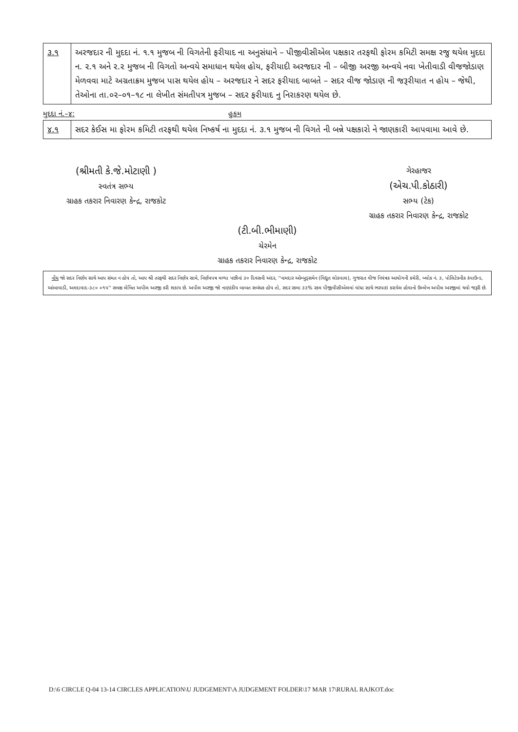| ૩.૧ | અરજદાર ની મુદદા નં. ૧.૧ મુજબ ની વિગતેની ફરીયાદ ના અનુસંધાને – પીજીવીસીએલ પક્ષકાર તરફથી ફોરમ કમિટી સમક્ષ રજુ થયેલ મુદદા ન. ૨.૧ અને ૨.૨ મુજબ ની વિગતો અન્વયે સમાધાન થયેલ હોય, ફરીયાદી અરજદાર ની – બીજી અરજી અન્વયે નવા ખેતીવાડી વીજજોડાણ મેળવવા માટે અગ્રતાક્રમ મુજબ પાસ થયેલ હોય – અરજદાર ને સદર ફરીયાદ બાબતે – સદર વીજ જોડાણ ની જરૂરીયાત ન હોય – જેથી, તેઓના તા.૦૨–૦૧–૧૮ ના લેખીત સંમતીપત્ર મુજબ – સદર ફરીયાદ નુ નિરાકરણ થયેલ છે. |
મુદદા નં.–૪: હુકમ
| ૪.૧ | સદર કેઈસ મા ફોરમ કમિટી તરફથી થયેલ નિષ્કર્ષ ના મુદદા નં. ૩.૧ મુજબ ની વિગતે ની બન્ને પક્ષકારો ને જાણકારી આપવામા આવે છે. |
(શ્રીમતી કે.જે.મોટાણી )
સ્વતંત્ર સભ્ય
ગ્રાહક તકરાર નિવારણ કેન્દ્ર, રાજકોટ
ગેરહાજર
(એચ.પી.કોઠારી)
સભ્ય (ટેક)
ગ્રાહક તકરાર નિવારણ કેન્દ્ર, રાજકોટ
(ટી.બી.ભીમાણી)
ચેરમેન
ગ્રાહક તકરાર નિવારણ કેન્દ્ર, રાજકોટ
નોંધ જો સદર નિર્ણય સાથે આપ સંમત ન હોય તો, આપ શ્રી તરફથી સદર નિર્ણય સામે, નિર્ણયપત્ર મળ્યા પછીનાં ૩૦ દિવસની અંદર, ''નામદાર ઓમ્બુડ્સમેન (વિદ્યુત લોકપાલ), ગુજરાત વીજ નિયંત્રક આયોગની કચેરી, બ્લોક નં. ૩, પોલિટેકનીક કંપાઉન્ડ, આંબાવાડી, અમદાવાદ-૩૮૦ ૦૧૫'' સમક્ષ લેખિત અપીલ અરજી કરી શકાય છે. અપીલ અરજી જો નાણાંકીય બાબત સબંધક હોય તો, સદર રકમા ૩૩% રકમ પીજીવીસીએલમાં વાંધા સાથે ભરપાઇ કરાયેલ હોવાનો ઉલ્લેખ અપીલ અરજીમાં થવો જરૂરી છે.
D:\6 CIRCLE Q-04 13-14 CIRCLES APPLICATION\U JUDGEMENT\A JUDGEMENT FOLDER\17 MAR 17\RURAL RAJKOT.doc